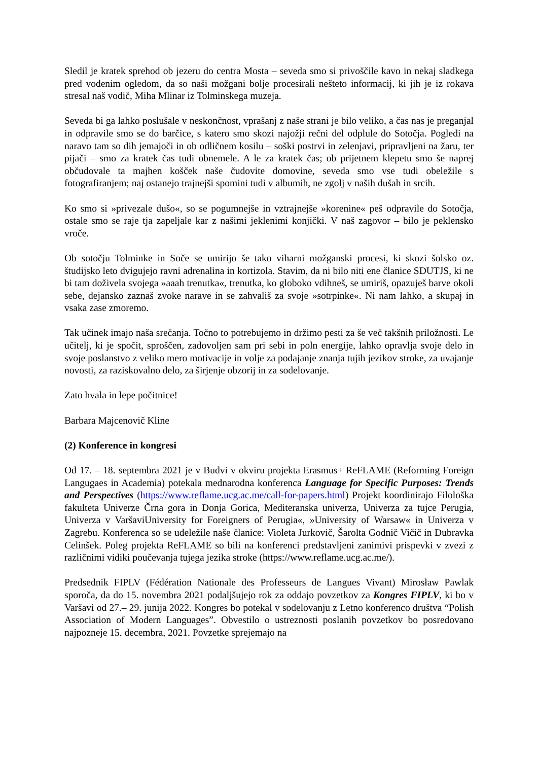Sledil je kratek sprehod ob jezeru do centra Mosta – seveda smo si privoščile kavo in nekaj sladkega pred vodenim ogledom, da so naši možgani bolje procesirali nešteto informacij, ki jih je iz rokava stresal naš vodič, Miha Mlinar iz Tolminskega muzeja.
Seveda bi ga lahko poslušale v neskončnost, vprašanj z naše strani je bilo veliko, a čas nas je preganjal in odpravile smo se do barčice, s katero smo skozi najožji rečni del odplule do Sotočja. Pogledi na naravo tam so dih jemajoči in ob odličnem kosilu – soški postrvi in zelenjavi, pripravljeni na žaru, ter pijači – smo za kratek čas tudi obnemele. A le za kratek čas; ob prijetnem klepetu smo še naprej občudovale ta majhen košček naše čudovite domovine, seveda smo vse tudi obeležile s fotografiranjem; naj ostanejo trajnejši spomini tudi v albumih, ne zgolj v naših dušah in srcih.
Ko smo si »privezale dušo«, so se pogumnejše in vztrajnejše »korenine« peš odpravile do Sotočja, ostale smo se raje tja zapeljale kar z našimi jeklenimi konjički. V naš zagovor – bilo je peklensko vroče.
Ob sotočju Tolminke in Soče se umirijo še tako viharni možganski procesi, ki skozi šolsko oz. študijsko leto dvigujejo ravni adrenalina in kortizola. Stavim, da ni bilo niti ene članice SDUTJS, ki ne bi tam doživela svojega »aaah trenutka«, trenutka, ko globoko vdihneš, se umiriš, opazuješ barve okoli sebe, dejansko zaznaš zvoke narave in se zahvališ za svoje »sotrpinke«. Ni nam lahko, a skupaj in vsaka zase zmoremo.
Tak učinek imajo naša srečanja. Točno to potrebujemo in držimo pesti za še več takšnih priložnosti. Le učitelj, ki je spočit, sproščen, zadovoljen sam pri sebi in poln energije, lahko opravlja svoje delo in svoje poslanstvo z veliko mero motivacije in volje za podajanje znanja tujih jezikov stroke, za uvajanje novosti, za raziskovalno delo, za širjenje obzorij in za sodelovanje.
Zato hvala in lepe počitnice!
Barbara Majcenovič Kline
(2) Konference in kongresi
Od 17. – 18. septembra 2021 je v Budvi v okviru projekta Erasmus+ ReFLAME (Reforming Foreign Langugaes in Academia) potekala mednarodna konferenca Language for Specific Purposes: Trends and Perspectives (https://www.reflame.ucg.ac.me/call-for-papers.html) Projekt koordinirajo Filološka fakulteta Univerze Črna gora in Donja Gorica, Mediteranska univerza, Univerza za tujce Perugia, Univerza v VaršaviUniversity for Foreigners of Perugia«, »University of Warsaw« in Univerza v Zagrebu. Konferenca so se udeležile naše članice: Violeta Jurkovič, Šarolta Godnič Vičič in Dubravka Celinšek. Poleg projekta ReFLAME so bili na konferenci predstavljeni zanimivi prispevki v zvezi z različnimi vidiki poučevanja tujega jezika stroke (https://www.reflame.ucg.ac.me/).
Predsednik FIPLV (Fédération Nationale des Professeurs de Langues Vivant) Mirosław Pawlak sporoča, da do 15. novembra 2021 podaljšujejo rok za oddajo povzetkov za Kongres FIPLV, ki bo v Varšavi od 27.– 29. junija 2022. Kongres bo potekal v sodelovanju z Letno konferenco društva “Polish Association of Modern Languages”. Obvestilo o ustreznosti poslanih povzetkov bo posredovano najpozneje 15. decembra, 2021. Povzetke sprejemajo na